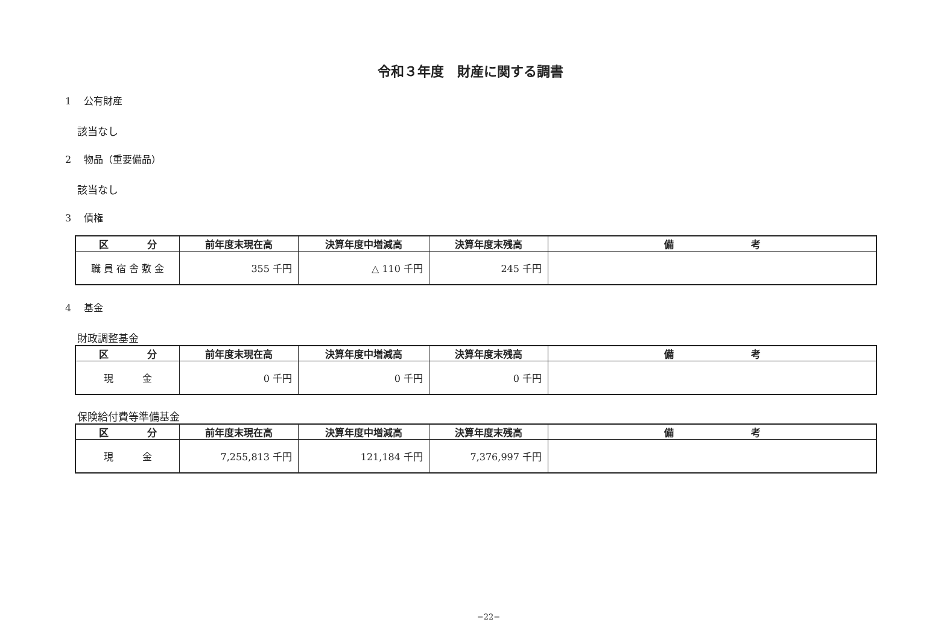令和３年度　財産に関する調書
1　 公有財産
該当なし
2　 物品（重要備品）
該当なし
3　 債権
| 区 分 | 前年度末現在高 | 決算年度中増減高 | 決算年度末残高 | 備 考 |
| --- | --- | --- | --- | --- |
| 職 員 宿 舎 敷 金 | 355 千円 | △ 110 千円 | 245 千円 | |
4　 基金
財政調整基金
| 区 分 | 前年度末現在高 | 決算年度中増減高 | 決算年度末残高 | 備 考 |
| --- | --- | --- | --- | --- |
| 現 金 | 0 千円 | 0 千円 | 0 千円 | |
保険給付費等準備基金
| 区 分 | 前年度末現在高 | 決算年度中増減高 | 決算年度末残高 | 備 考 |
| --- | --- | --- | --- | --- |
| 現 金 | 7,255,813 千円 | 121,184 千円 | 7,376,997 千円 | |
−22−